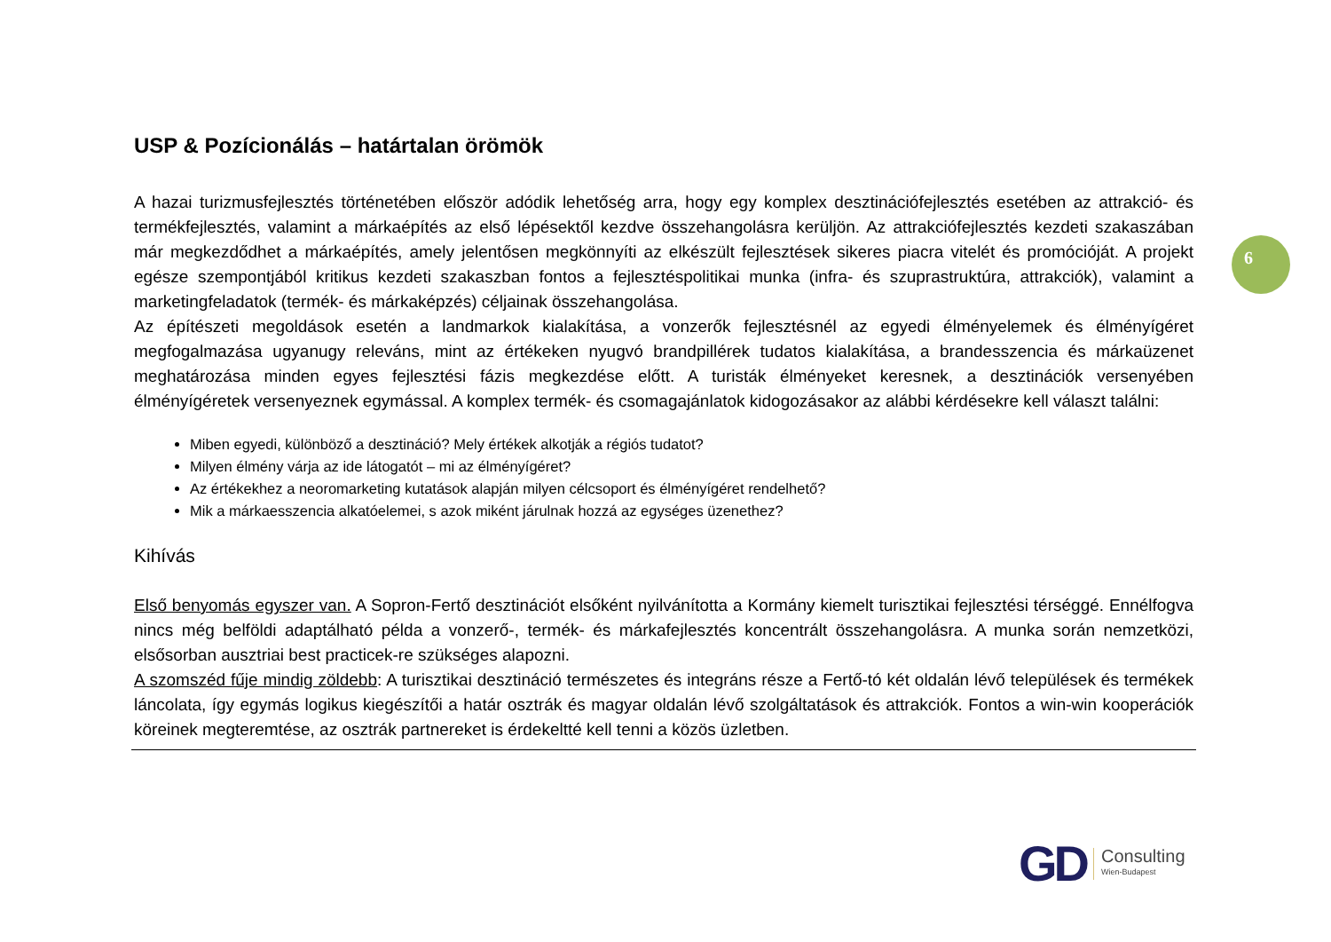6
USP & Pozícionálás – határtalan örömök
A hazai turizmusfejlesztés történetében először adódik lehetőség arra, hogy egy komplex desztinációfejlesztés esetében az attrakció- és termékfejlesztés, valamint a márkaépítés az első lépésektől kezdve összehangolásra kerüljön. Az attrakciófejlesztés kezdeti szakaszában már megkezdődhet a márkaépítés, amely jelentősen megkönnyíti az elkészült fejlesztések sikeres piacra vitelét és promócióját. A projekt egésze szempontjából kritikus kezdeti szakaszban fontos a fejlesztéspolitikai munka (infra- és szuprastruktúra, attrakciók), valamint a marketingfeladatok (termék- és márkaképzés) céljainak összehangolása.
Az építészeti megoldások esetén a landmarkok kialakítása, a vonzerők fejlesztésnél az egyedi élményelemek és élményígéret megfogalmazása ugyanugy releváns, mint az értékeken nyugvó brandpillérek tudatos kialakítása, a brandesszencia és márkaüzenet meghatározása minden egyes fejlesztési fázis megkezdése előtt. A turisták élményeket keresnek, a desztinációk versenyében élményígéretek versenyeznek egymással. A komplex termék- és csomagajánlatok kidogozásakor az alábbi kérdésekre kell választ találni:
Miben egyedi, különböző a desztináció? Mely értékek alkotják a régiós tudatot?
Milyen élmény várja az ide látogatót – mi az élményígéret?
Az értékekhez a neoromarketing kutatások alapján milyen célcsoport és élményígéret rendelhető?
Mik a márkaesszencia alkatóelemei, s azok miként járulnak hozzá az egységes üzenethez?
Kihívás
Első benyomás egyszer van. A Sopron-Fertő desztinációt elsőként nyilvánította a Kormány kiemelt turisztikai fejlesztési térséggé. Ennélfogva nincs még belföldi adaptálható példa a vonzerő-, termék- és márkafejlesztés koncentrált összehangolásra. A munka során nemzetközi, elsősorban ausztriai best practicek-re szükséges alapozni.
A szomszéd fűje mindig zöldebb: A turisztikai desztináció természetes és integráns része a Fertő-tó két oldalán lévő települések és termékek láncolata, így egymás logikus kiegészítői a határ osztrák és magyar oldalán lévő szolgáltatások és attrakciók. Fontos a win-win kooperációk köreinek megteremtése, az osztrák partnereket is érdekeltté kell tenni a közös üzletben.
GD
Consulting
Wien-Budapest